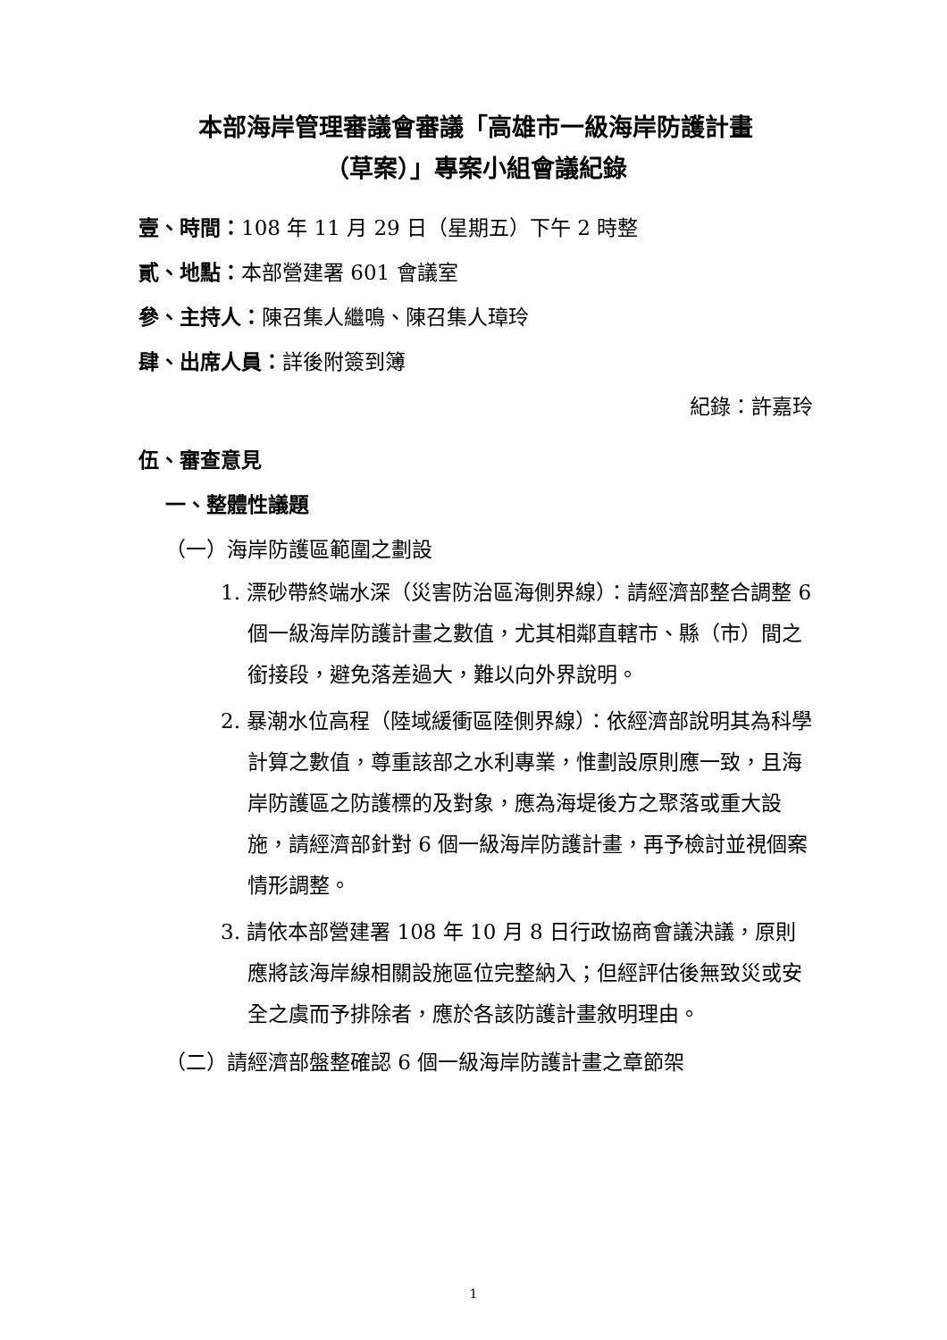本部海岸管理審議會審議「高雄市一級海岸防護計畫
（草案）」專案小組會議紀錄
壹、時間：108 年 11 月 29 日（星期五）下午 2 時整
貳、地點：本部營建署 601 會議室
參、主持人：陳召集人繼鳴、陳召集人璋玲
肆、出席人員：詳後附簽到簿
紀錄：許嘉玲
伍、審查意見
一、整體性議題
（一）海岸防護區範圍之劃設
1. 漂砂帶終端水深（災害防治區海側界線）：請經濟部整合調整 6 個一級海岸防護計畫之數值，尤其相鄰直轄市、縣（市）間之銜接段，避免落差過大，難以向外界說明。
2. 暴潮水位高程（陸域緩衝區陸側界線）：依經濟部說明其為科學計算之數值，尊重該部之水利專業，惟劃設原則應一致，且海岸防護區之防護標的及對象，應為海堤後方之聚落或重大設施，請經濟部針對 6 個一級海岸防護計畫，再予檢討並視個案情形調整。
3. 請依本部營建署 108 年 10 月 8 日行政協商會議決議，原則應將該海岸線相關設施區位完整納入；但經評估後無致災或安全之虞而予排除者，應於各該防護計畫敘明理由。
（二）請經濟部盤整確認 6 個一級海岸防護計畫之章節架
1